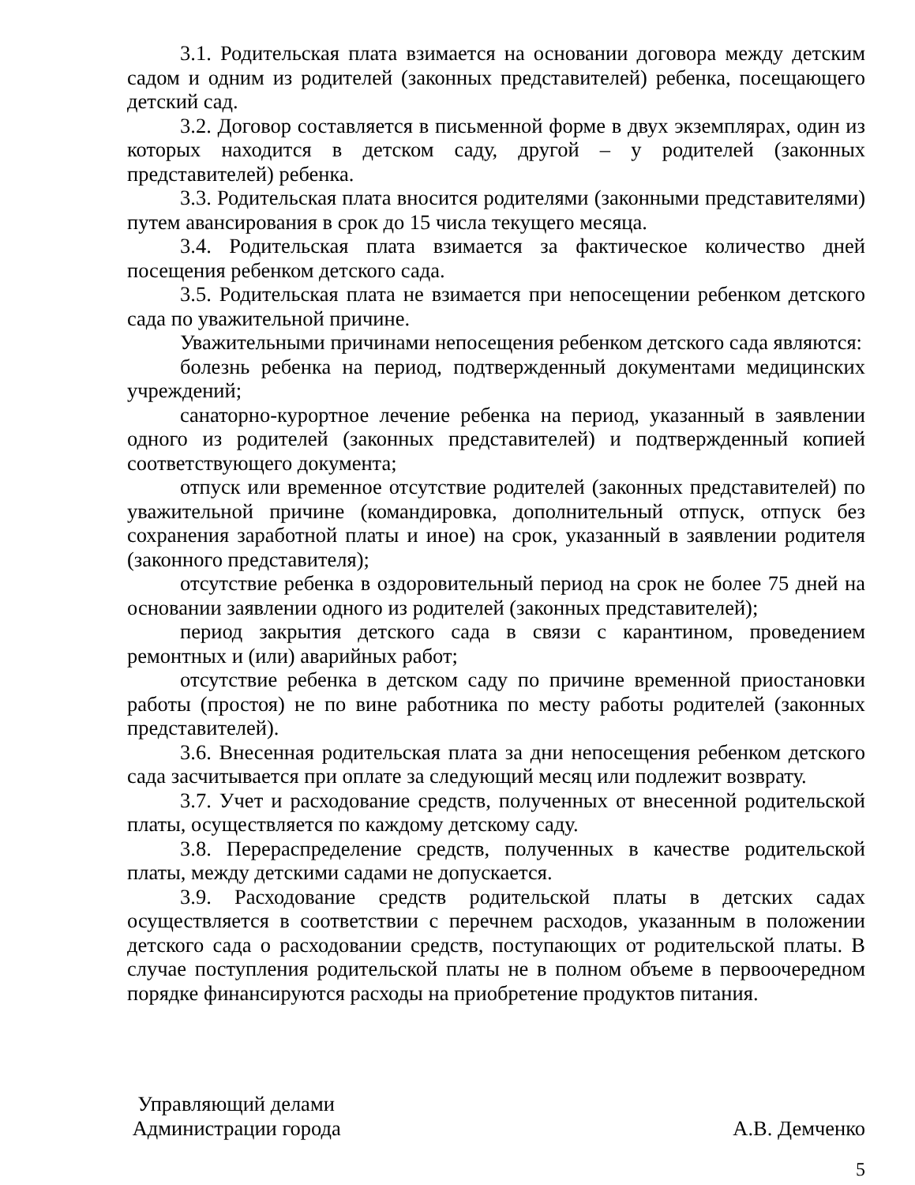3.1. Родительская плата взимается на основании договора между детским садом и одним из родителей (законных представителей) ребенка, посещающего детский сад.
3.2. Договор составляется в письменной форме в двух экземплярах, один из которых находится в детском саду, другой – у родителей (законных представителей) ребенка.
3.3. Родительская плата вносится родителями (законными представителями) путем авансирования в срок до 15 числа текущего месяца.
3.4. Родительская плата взимается за фактическое количество дней посещения ребенком детского сада.
3.5. Родительская плата не взимается при непосещении ребенком детского сада по уважительной причине.
Уважительными причинами непосещения ребенком детского сада являются:
болезнь ребенка на период, подтвержденный документами медицинских учреждений;
санаторно-курортное лечение ребенка на период, указанный в заявлении одного из родителей (законных представителей) и подтвержденный копией соответствующего документа;
отпуск или временное отсутствие родителей (законных представителей) по уважительной причине (командировка, дополнительный отпуск, отпуск без сохранения заработной платы и иное) на срок, указанный в заявлении родителя (законного представителя);
отсутствие ребенка в оздоровительный период на срок не более 75 дней на основании заявлении одного из родителей (законных представителей);
период закрытия детского сада в связи с карантином, проведением ремонтных и (или) аварийных работ;
отсутствие ребенка в детском саду по причине временной приостановки работы (простоя) не по вине работника по месту работы родителей (законных представителей).
3.6. Внесенная родительская плата за дни непосещения ребенком детского сада засчитывается при оплате за следующий месяц или подлежит возврату.
3.7. Учет и расходование средств, полученных от внесенной родительской платы, осуществляется по каждому детскому саду.
3.8. Перераспределение средств, полученных в качестве родительской платы, между детскими садами не допускается.
3.9. Расходование средств родительской платы в детских садах осуществляется в соответствии с перечнем расходов, указанным в положении детского сада о расходовании средств, поступающих от родительской платы. В случае поступления родительской платы не в полном объеме в первоочередном порядке финансируются расходы на приобретение продуктов питания.
Управляющий делами
Администрации города
А.В. Демченко
5